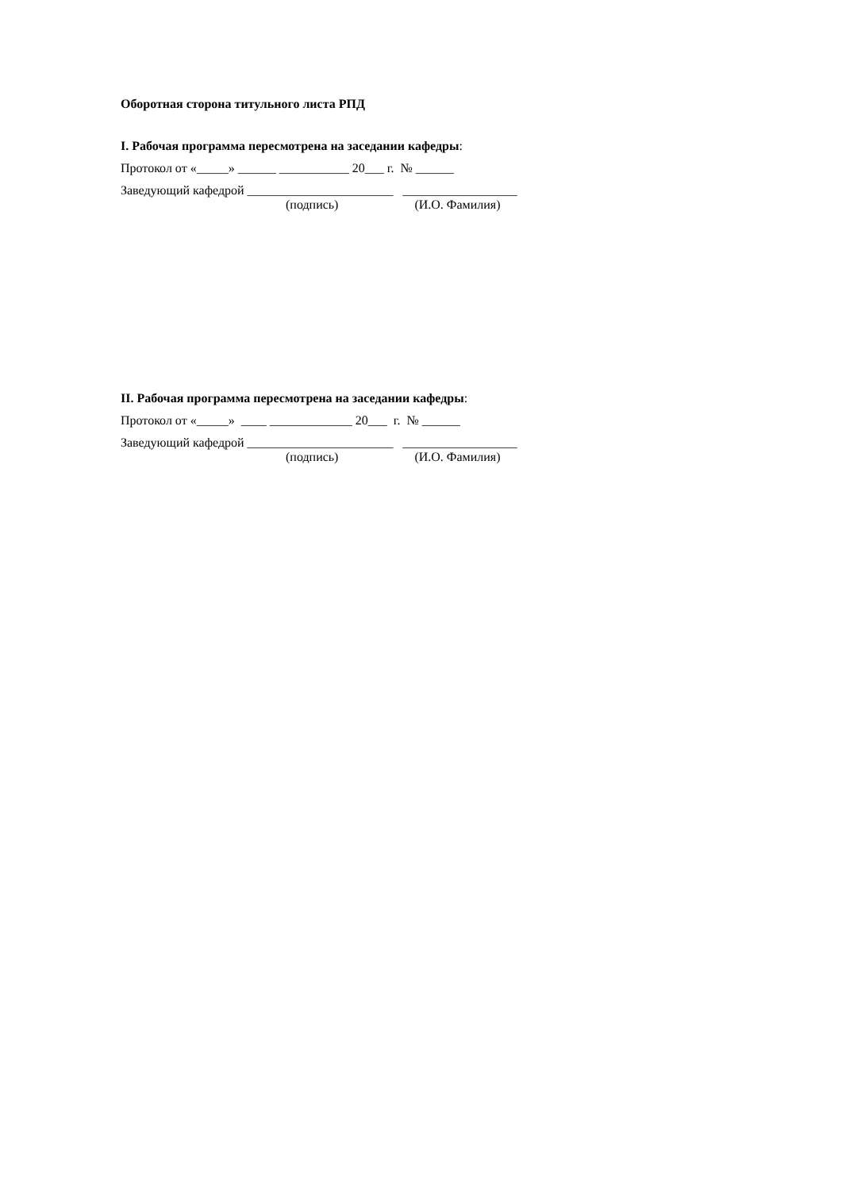Оборотная сторона титульного листа РПД
I. Рабочая программа пересмотрена на заседании кафедры:
Протокол от «_____» ______ ___________ 20___ г. № ______
Заведующий кафедрой _______________________ __________________
(подпись) (И.О. Фамилия)
II. Рабочая программа пересмотрена на заседании кафедры:
Протокол от «_____» ____ _____________ 20___ г. № ______
Заведующий кафедрой _______________________ __________________
(подпись) (И.О. Фамилия)